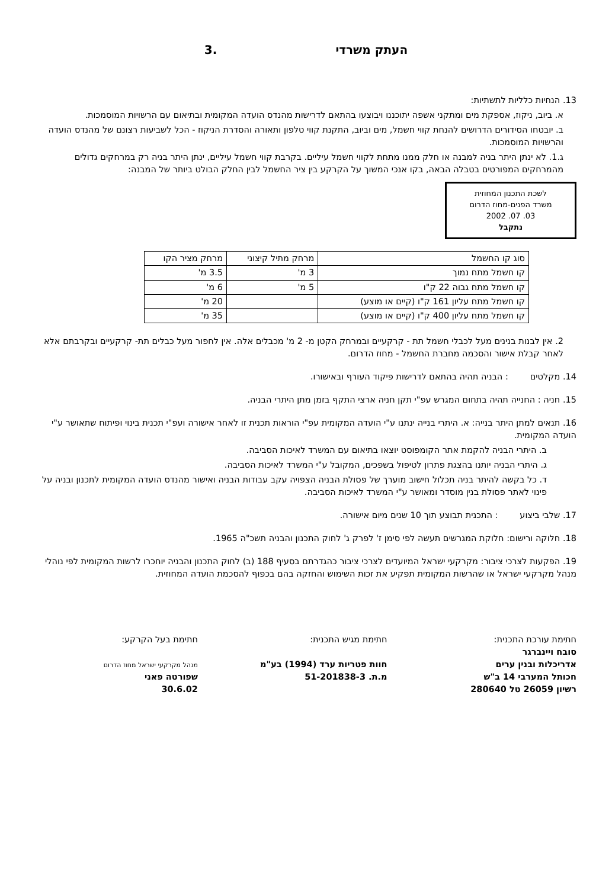העתק משרדי.3
13. הנחיות כלליות לתשתיות:
א. ביוב, ניקוז, אספקת מים ומתקני אשפה יתוכננו ויבוצעו בהתאם לדרישות מהנדס הועדה המקומית ובתיאום עם הרשויות המוסמכות.
ב. יובטחו הסידורים הדרושים להנחת קווי חשמל, מים וביוב, התקנת קווי טלפון ותאורה והסדרת הניקוז - הכל לשביעות רצונם של מהנדס הועדה והרשויות המוסמכות.
ג.1. לא ינתן היתר בניה למבנה או חלק ממנו מתחת לקווי חשמל עיליים. בקרבת קווי חשמל עיליים, ינתן היתר בניה רק במרחקים גדולים מהמרחקים המפורטים בטבלה הבאה, בקו אנכי המשוך על הקרקע בין ציר החשמל לבין החלק הבולט ביותר של המבנה:
לשכת התכנון המחוזית
משרד הפנים-מחוז הדרום
03. 07. 2002
נתקבל
| סוג קו החשמל | מרחק מתיל קיצוני | מרחק מציר הקו |
| --- | --- | --- |
| קו חשמל מתח נמוך | 3 מ' | 3.5 מ' |
| קו חשמל מתח גבוה 22 ק"ו | 5 מ' | 6 מ' |
| קו חשמל מתח עליון 161 ק"ו (קיים או מוצע) | | 20 מ' |
| קו חשמל מתח עליון 400 ק"ו (קיים או מוצע) | | 35 מ' |
2. אין לבנות בנינים מעל לכבלי חשמל תת - קרקעיים ובמרחק הקטן מ- 2 מ' מכבלים אלה. אין לחפור מעל כבלים תת- קרקעיים ובקרבתם אלא לאחר קבלת אישור והסכמה מחברת החשמל - מחוז הדרום.
14. מקלטים : הבניה תהיה בהתאם לדרישות פיקוד העורף ובאישורו.
15. חניה : החנייה תהיה בתחום המגרש עפ"י תקן חניה ארצי התקף בזמן מתן היתרי הבניה.
16. תנאים למתן היתר בנייה: א. היתרי בנייה ינתנו ע"י הועדה המקומית עפ"י הוראות תכנית זו לאחר אישורה ועפ"י תכנית בינוי ופיתוח שתאושר ע"י הועדה המקומית.
ב. היתרי הבניה להקמת אתר הקומפוסט יוצאו בתיאום עם המשרד לאיכות הסביבה.
ג. היתרי הבניה יותנו בהצגת פתרון לטיפול בשפכים, המקובל ע"י המשרד לאיכות הסביבה.
ד. כל בקשה להיתר בניה תכלול חישוב מוערך של פסולת הבניה הצפויה עקב עבודות הבניה ואישור מהנדס הועדה המקומית לתכנון ובניה על פינוי לאתר פסולת בנין מוסדר ומאושר ע"י המשרד לאיכות הסביבה.
17. שלבי ביצוע : התכנית תבוצע תוך 10 שנים מיום אישורה.
18. חלוקה ורישום: חלוקת המגרשים תעשה לפי סימן ז' לפרק ג' לחוק התכנון והבניה תשכ"ה 1965.
19. הפקעות לצרכי ציבור: מקרקעי ישראל המיועדים לצרכי ציבור כהגדרתם בסעיף 188 (ב) לחוק התכנון והבניה יוחכרו לרשות המקומית לפי נוהלי מנהל מקרקעי ישראל או שהרשות המקומית תפקיע את זכות השימוש והחזקה בהם בכפוף להסכמת הועדה המחוזית.
חתימת עורכת התכנית:
סובח ויינברגר
אדריכלות ובנין ערים
חכותל המערבי 14 ב"ש
רשיון 26059 טל 280640
חתימת מגיש התכנית:
חוות פטריות ערד (1994) בע"מ
מ.ת. 51-201838-3
חתימת בעל הקרקע:
מנהל מקרקעי ישראל מחוז הדרום
שפורטה פאני
30.6.02